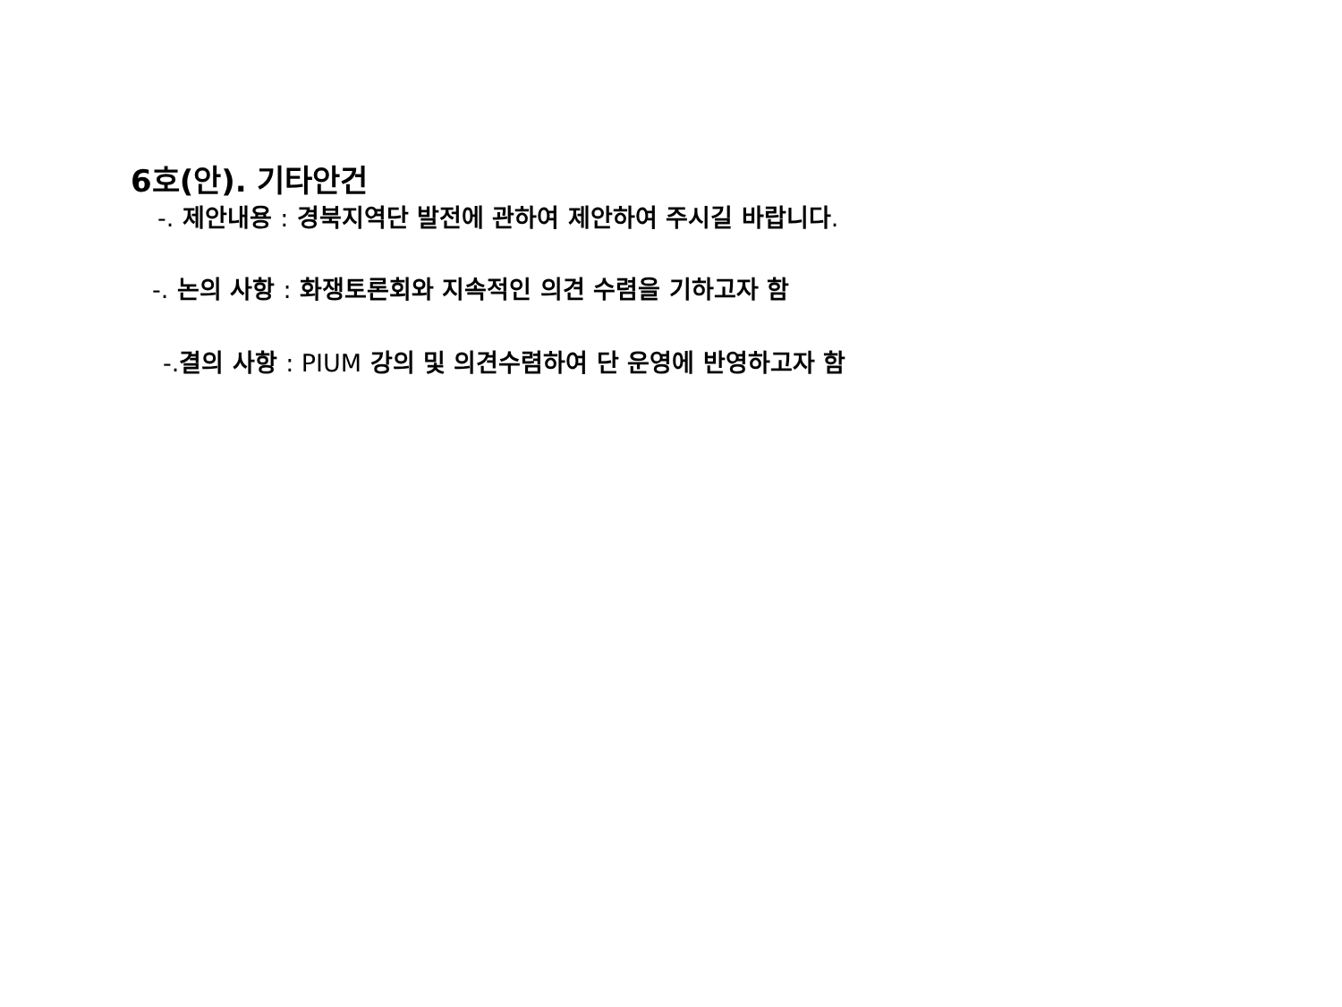6호(안). 기타안건
-. 제안내용 : 경북지역단 발전에 관하여 제안하여 주시길 바랍니다.
-. 논의 사항 : 화쟁토론회와 지속적인 의견 수렴을 기하고자 함
-. 결의 사항 : PIUM 강의 및 의견수렴하여 단 운영에 반영하고자 함